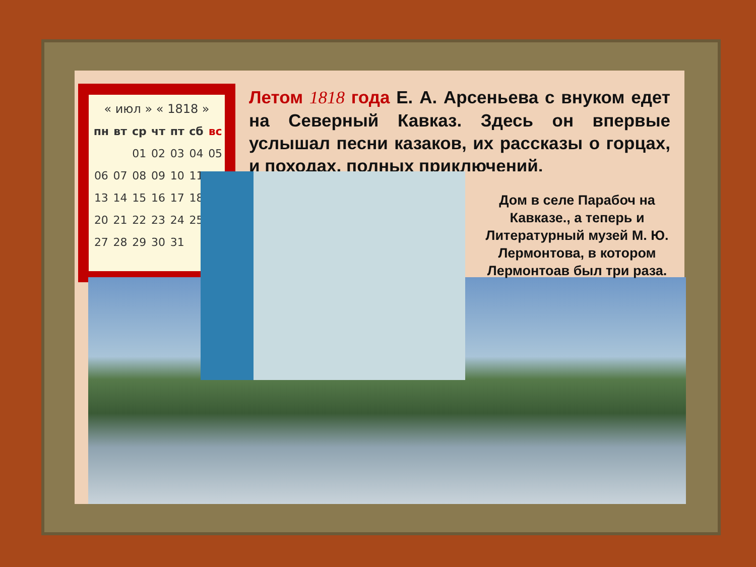« июл » « 1818 »
| пн | вт | ср | чт | пт | сб | вс |
| --- | --- | --- | --- | --- | --- | --- |
| | | 01 | 02 | 03 | 04 | 05 |
| 06 | 07 | 08 | 09 | 10 | 11 | |
| 13 | 14 | 15 | 16 | 17 | 18 | |
| 20 | 21 | 22 | 23 | 24 | 25 | |
| 27 | 28 | 29 | 30 | 31 | | |
Летом 1818 года Е. А. Арсеньева с внуком едет на Северный Кавказ. Здесь он впервые услышал песни казаков, их рассказы о горцах, и походах, полных приключений.
Дом в селе Парабоч на Кавказе., а теперь и Литературный музей М. Ю. Лермонтова, в котором Лермонтоав был три раза.